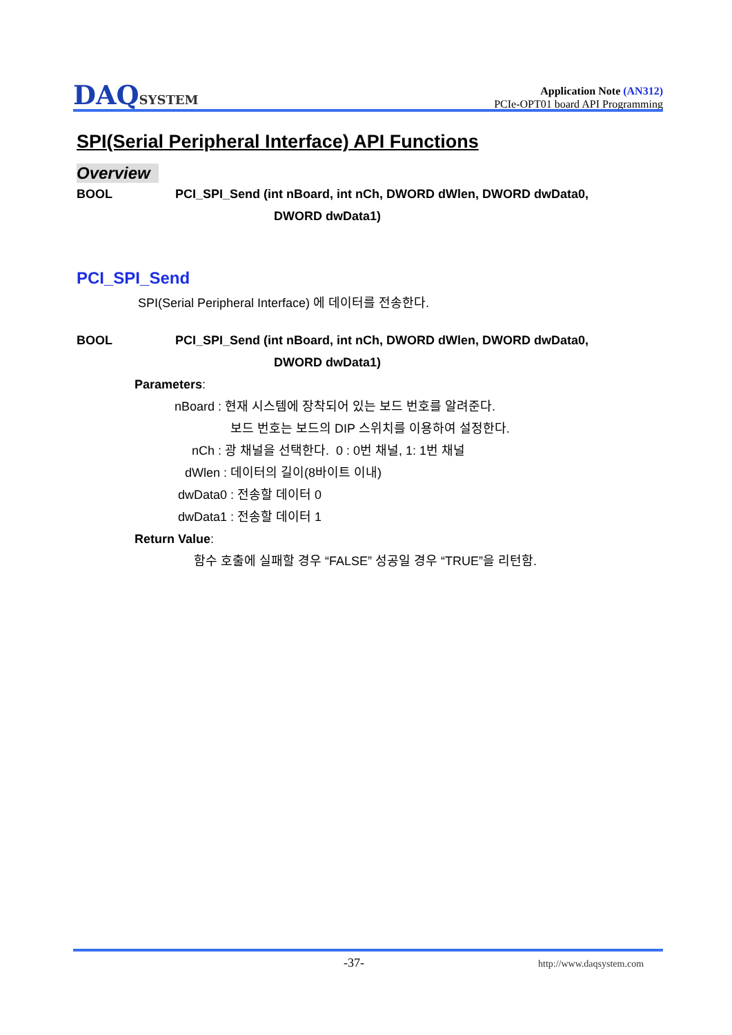DAQSYSTEM
Application Note (AN312)
PCIe-OPT01 board API Programming
SPI(Serial Peripheral Interface) API Functions
Overview
BOOL PCI_SPI_Send (int nBoard, int nCh, DWORD dWlen, DWORD dwData0,
DWORD dwData1)
PCI_SPI_Send
SPI(Serial Peripheral Interface) 에 데이터를 전송한다.
BOOL PCI_SPI_Send (int nBoard, int nCh, DWORD dWlen, DWORD dwData0,
DWORD dwData1)
Parameters:
nBoard : 현재 시스템에 장착되어 있는 보드 번호를 알려준다.
보드 번호는 보드의 DIP 스위치를 이용하여 설정한다.
nCh : 광 채널을 선택한다. 0 : 0번 채널, 1: 1번 채널
dWlen : 데이터의 길이(8바이트 이내)
dwData0 : 전송할 데이터 0
dwData1 : 전송할 데이터 1
Return Value:
함수 호출에 실패할 경우 “FALSE” 성공일 경우 “TRUE”을 리턴함.
-37- http://www.daqsystem.com